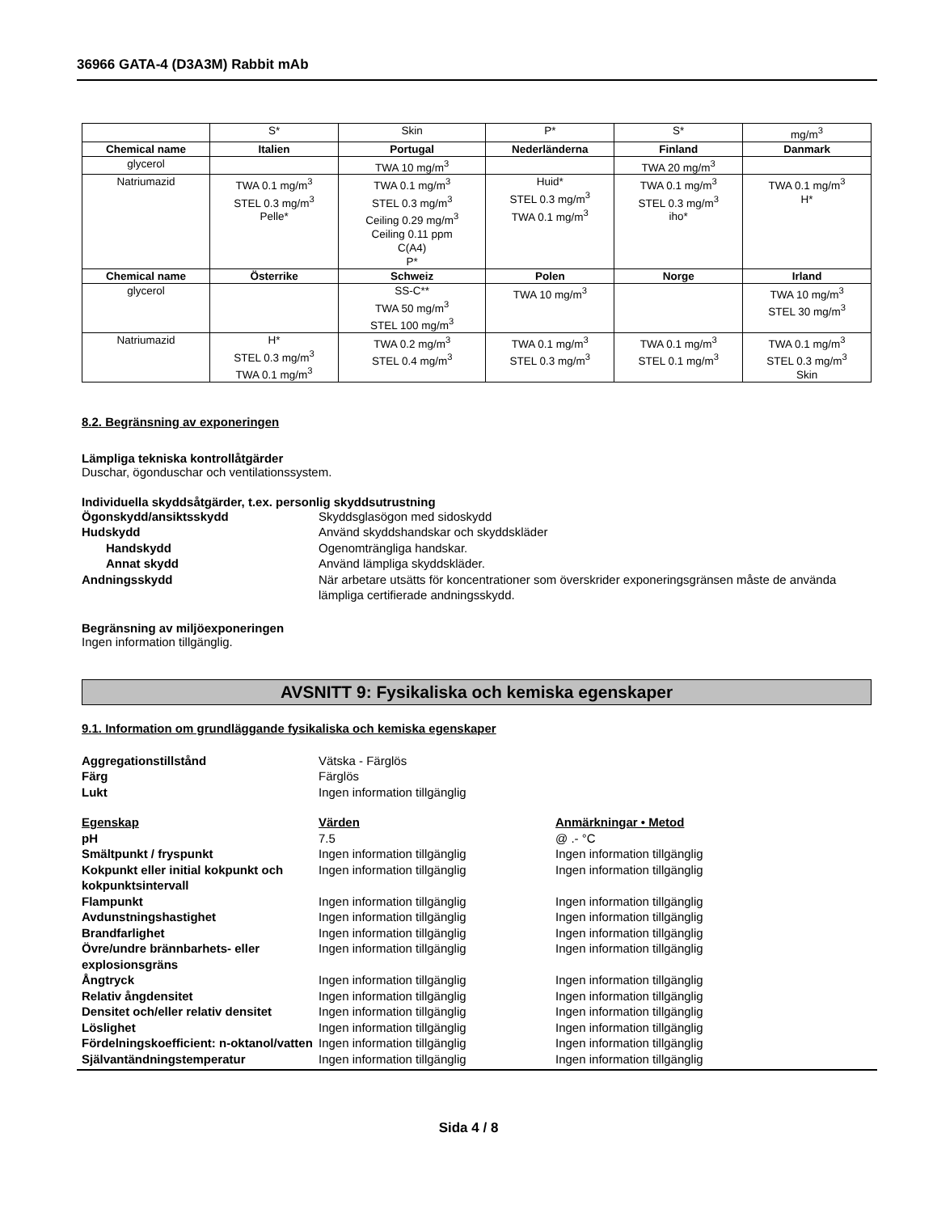36966 GATA-4 (D3A3M) Rabbit mAb
| | S* | Skin | P* | S* | mg/m<sup>3</sup> |
| Chemical name | Italien | Portugal | Nederländerna | Finland | Danmark |
| glycerol | | TWA 10 mg/m<sup>3</sup> | | TWA 20 mg/m<sup>3</sup> | |
| Natriumazid | TWA 0.1 mg/m<sup>3</sup> STEL 0.3 mg/m<sup>3</sup> Pelle* | TWA 0.1 mg/m<sup>3</sup> STEL 0.3 mg/m<sup>3</sup> Ceiling 0.29 mg/m<sup>3</sup> Ceiling 0.11 ppm C(A4) P* | Huid* STEL 0.3 mg/m<sup>3</sup> TWA 0.1 mg/m<sup>3</sup> | TWA 0.1 mg/m<sup>3</sup> STEL 0.3 mg/m<sup>3</sup> iho* | TWA 0.1 mg/m<sup>3</sup> H* |
| Chemical name | Österrike | Schweiz | Polen | Norge | Irland |
| glycerol | | SS-C** TWA 50 mg/m<sup>3</sup> STEL 100 mg/m<sup>3</sup> | TWA 10 mg/m<sup>3</sup> | | TWA 10 mg/m<sup>3</sup> STEL 30 mg/m<sup>3</sup> |
| Natriumazid | H* STEL 0.3 mg/m<sup>3</sup> TWA 0.1 mg/m<sup>3</sup> | TWA 0.2 mg/m<sup>3</sup> STEL 0.4 mg/m<sup>3</sup> | TWA 0.1 mg/m<sup>3</sup> STEL 0.3 mg/m<sup>3</sup> | TWA 0.1 mg/m<sup>3</sup> STEL 0.1 mg/m<sup>3</sup> | TWA 0.1 mg/m<sup>3</sup> STEL 0.3 mg/m<sup>3</sup> Skin |
8.2. Begränsning av exponeringen
Lämpliga tekniska kontrollåtgärder
Duschar, ögonduschar och ventilationssystem.
Individuella skyddsåtgärder, t.ex. personlig skyddsutrustning
Ögonskydd/ansiktsskydd Skyddsglasögon med sidoskydd Hudskydd Använd skyddshandskar och skyddskläder Handskydd Ogenomträngliga handskar. Annat skydd Använd lämpliga skyddskläder. Andningsskydd När arbetare utsätts för koncentrationer som överskrider exponeringsgränsen måste de använda lämpliga certifierade andningsskydd.
Begränsning av miljöexponeringen
Ingen information tillgänglig.
AVSNITT 9: Fysikaliska och kemiska egenskaper
9.1. Information om grundläggande fysikaliska och kemiska egenskaper
Aggregationstillstånd Vätska - Färglös Färg Färglös Lukt Ingen information tillgänglig
Egenskap Värden Anmärkningar • Metod pH 7.5 @ .- °C Smältpunkt / fryspunkt Ingen information tillgänglig Ingen information tillgänglig Kokpunkt eller initial kokpunkt och kokpunktsintervall Ingen information tillgänglig Ingen information tillgänglig Flampunkt Ingen information tillgänglig Ingen information tillgänglig Avdunstningshastighet Ingen information tillgänglig Ingen information tillgänglig Brandfarlighet Ingen information tillgänglig Ingen information tillgänglig Övre/undre brännbarhets- eller explosionsgräns Ingen information tillgänglig Ingen information tillgänglig Ångtryck Ingen information tillgänglig Ingen information tillgänglig Relativ ångdensitet Ingen information tillgänglig Ingen information tillgänglig Densitet och/eller relativ densitet Ingen information tillgänglig Ingen information tillgänglig Löslighet Ingen information tillgänglig Ingen information tillgänglig Fördelningskoefficient: n-oktanol/vatten Ingen information tillgänglig Ingen information tillgänglig Självantändningstemperatur Ingen information tillgänglig Ingen information tillgänglig
Sida 4 / 8